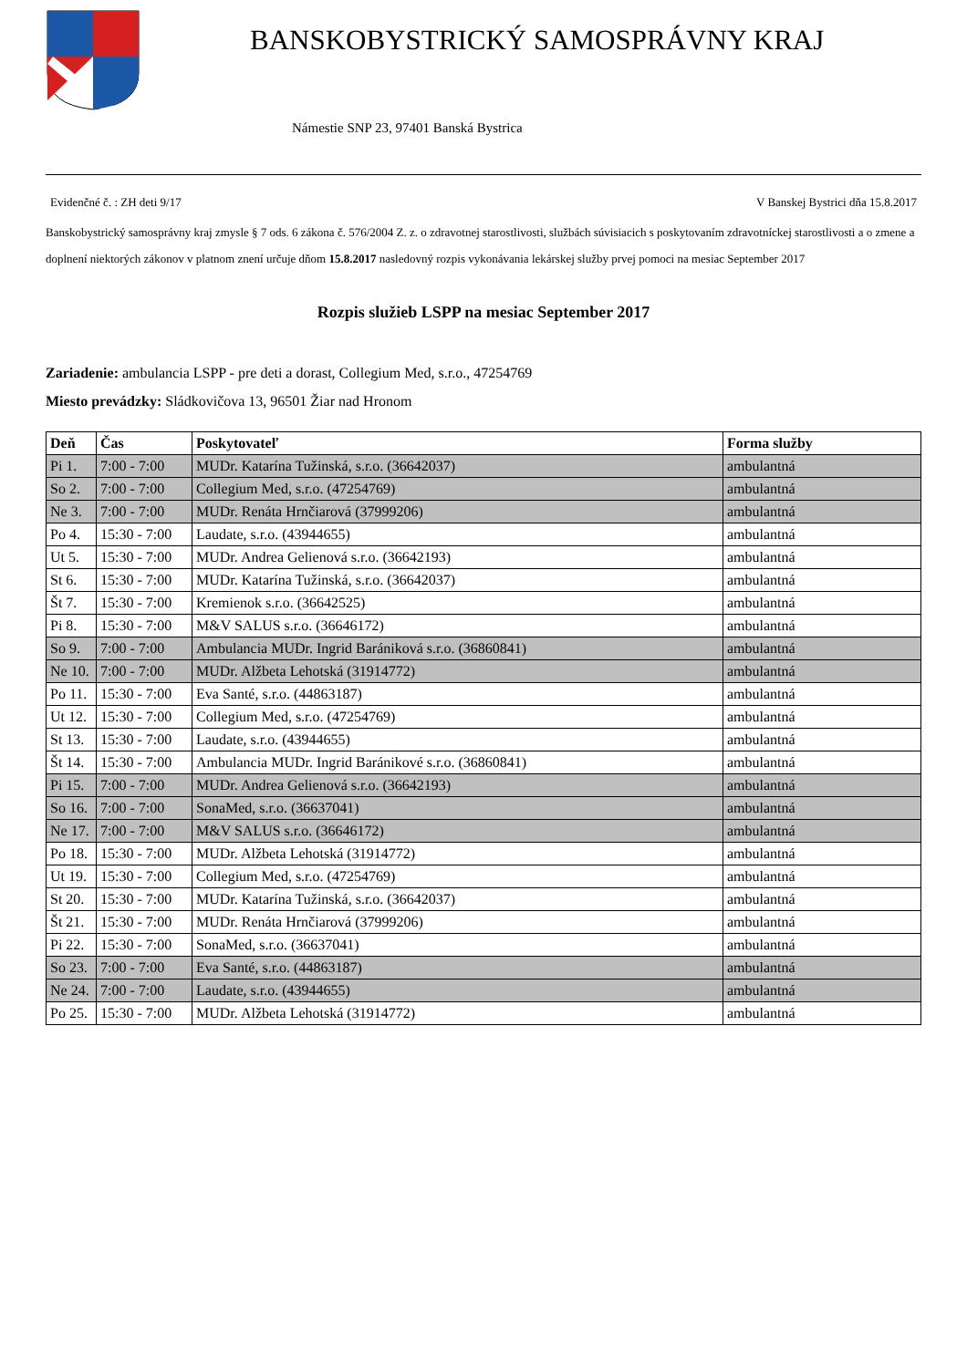BANSKOBYSTRICKÝ SAMOSPRÁVNY KRAJ
Námestie SNP 23, 97401 Banská Bystrica
Evidenčné č. : ZH deti 9/17 V Banskej Bystrici dňa 15.8.2017
Banskobystrický samosprávny kraj zmysle § 7 ods. 6 zákona č. 576/2004 Z. z. o zdravotnej starostlivosti, službách súvisiacich s poskytovaním zdravotníckej starostlivosti a o zmene a doplnení niektorých zákonov v platnom znení určuje dňom 15.8.2017 nasledovný rozpis vykonávania lekárskej služby prvej pomoci na mesiac September 2017
Rozpis služieb LSPP na mesiac September 2017
Zariadenie: ambulancia LSPP - pre deti a dorast, Collegium Med, s.r.o., 47254769
Miesto prevádzky: Sládkovičova 13, 96501 Žiar nad Hronom
| Deň | Čas | Poskytovateľ | Forma služby |
| --- | --- | --- | --- |
| Pi 1. | 7:00 - 7:00 | MUDr. Katarína Tužinská, s.r.o. (36642037) | ambulantná |
| So 2. | 7:00 - 7:00 | Collegium Med, s.r.o. (47254769) | ambulantná |
| Ne 3. | 7:00 - 7:00 | MUDr. Renáta Hrnčiarová (37999206) | ambulantná |
| Po 4. | 15:30 - 7:00 | Laudate, s.r.o. (43944655) | ambulantná |
| Ut 5. | 15:30 - 7:00 | MUDr. Andrea Gelienová s.r.o. (36642193) | ambulantná |
| St 6. | 15:30 - 7:00 | MUDr. Katarína Tužinská, s.r.o. (36642037) | ambulantná |
| Št 7. | 15:30 - 7:00 | Kremienok s.r.o. (36642525) | ambulantná |
| Pi 8. | 15:30 - 7:00 | M&V SALUS s.r.o. (36646172) | ambulantná |
| So 9. | 7:00 - 7:00 | Ambulancia MUDr. Ingrid Barániková s.r.o. (36860841) | ambulantná |
| Ne 10. | 7:00 - 7:00 | MUDr. Alžbeta Lehotská (31914772) | ambulantná |
| Po 11. | 15:30 - 7:00 | Eva Santé, s.r.o. (44863187) | ambulantná |
| Ut 12. | 15:30 - 7:00 | Collegium Med, s.r.o. (47254769) | ambulantná |
| St 13. | 15:30 - 7:00 | Laudate, s.r.o. (43944655) | ambulantná |
| Št 14. | 15:30 - 7:00 | Ambulancia MUDr. Ingrid Baránikové s.r.o. (36860841) | ambulantná |
| Pi 15. | 7:00 - 7:00 | MUDr. Andrea Gelienová s.r.o. (36642193) | ambulantná |
| So 16. | 7:00 - 7:00 | SonaMed, s.r.o. (36637041) | ambulantná |
| Ne 17. | 7:00 - 7:00 | M&V SALUS s.r.o. (36646172) | ambulantná |
| Po 18. | 15:30 - 7:00 | MUDr. Alžbeta Lehotská (31914772) | ambulantná |
| Ut 19. | 15:30 - 7:00 | Collegium Med, s.r.o. (47254769) | ambulantná |
| St 20. | 15:30 - 7:00 | MUDr. Katarína Tužinská, s.r.o. (36642037) | ambulantná |
| Št 21. | 15:30 - 7:00 | MUDr. Renáta Hrnčiarová (37999206) | ambulantná |
| Pi 22. | 15:30 - 7:00 | SonaMed, s.r.o. (36637041) | ambulantná |
| So 23. | 7:00 - 7:00 | Eva Santé, s.r.o. (44863187) | ambulantná |
| Ne 24. | 7:00 - 7:00 | Laudate, s.r.o. (43944655) | ambulantná |
| Po 25. | 15:30 - 7:00 | MUDr. Alžbeta Lehotská (31914772) | ambulantná |